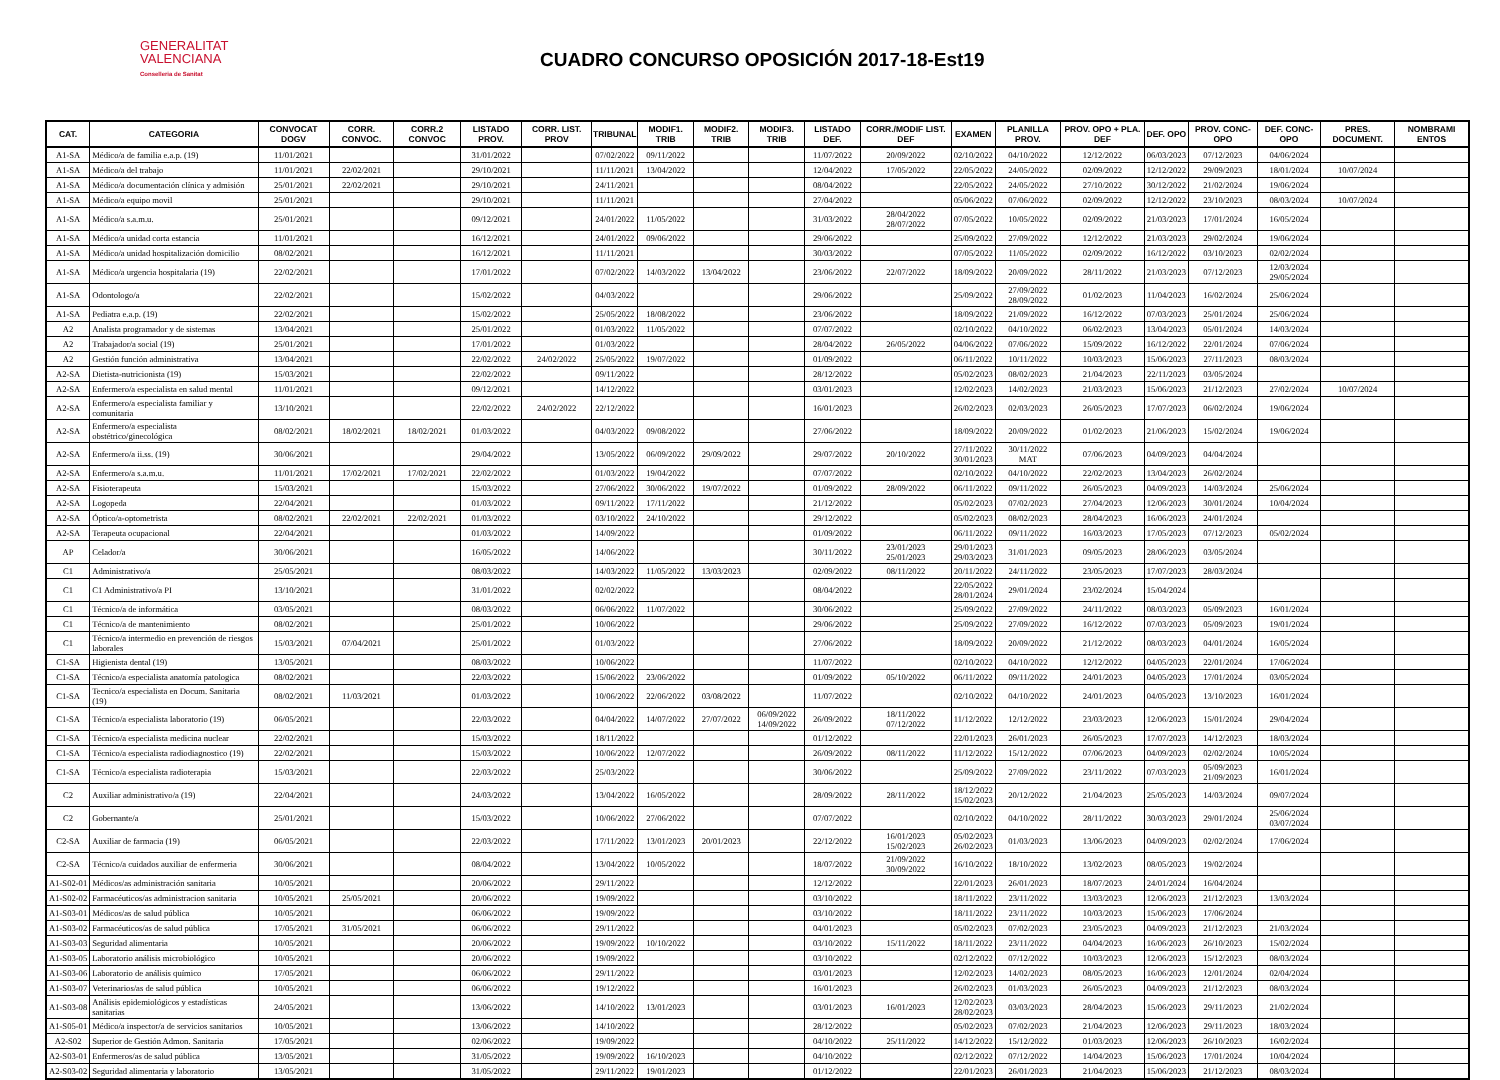GENERALITAT
VALENCIANA
Conselleria de Sanitat
CUADRO CONCURSO OPOSICIÓN 2017-18-Est19
| CAT. | CATEGORIA | CONVOCAT DOGV | CORR. CONVOC. | CORR.2 CONVOC | LISTADO PROV. | CORR. LIST. PROV | TRIBUNAL | MODIF1. TRIB | MODIF2. TRIB | MODIF3. TRIB | LISTADO DEF. | CORR./MODIF LIST. DEF | EXAMEN | PLANILLA PROV. | PROV. OPO + PLA. DEF | DEF. OPO | PROV. CONC-OPO | DEF. CONC-OPO | PRES. DOCUMENT. | NOMBRAMI ENTOS |
| --- | --- | --- | --- | --- | --- | --- | --- | --- | --- | --- | --- | --- | --- | --- | --- | --- | --- | --- | --- | --- |
| A1-SA | Médico/a de familia e.a.p. (19) | 11/01/2021 | | | 31/01/2022 | | 07/02/2022 | 09/11/2022 | | | 11/07/2022 | 20/09/2022 | 02/10/2022 | 04/10/2022 | 12/12/2022 | 06/03/2023 | 07/12/2023 | 04/06/2024 | | |
| A1-SA | Médico/a del trabajo | 11/01/2021 | 22/02/2021 | | 29/10/2021 | | 11/11/2021 | 13/04/2022 | | | 12/04/2022 | 17/05/2022 | 22/05/2022 | 24/05/2022 | 02/09/2022 | 12/12/2022 | 29/09/2023 | 18/01/2024 | 10/07/2024 | |
| A1-SA | Médico/a documentación clínica y admisión | 25/01/2021 | 22/02/2021 | | 29/10/2021 | | 24/11/2021 | | | | 08/04/2022 | | 22/05/2022 | 24/05/2022 | 27/10/2022 | 30/12/2022 | 21/02/2024 | 19/06/2024 | | |
| A1-SA | Médico/a equipo movil | 25/01/2021 | | | 29/10/2021 | | 11/11/2021 | | | | 27/04/2022 | | 05/06/2022 | 07/06/2022 | 02/09/2022 | 12/12/2022 | 23/10/2023 | 08/03/2024 | 10/07/2024 | |
| A1-SA | Médico/a s.a.m.u. | 25/01/2021 | | | 09/12/2021 | | 24/01/2022 | 11/05/2022 | | | 31/03/2022 | 28/04/2022 28/07/2022 | 07/05/2022 | 10/05/2022 | 02/09/2022 | 21/03/2023 | 17/01/2024 | 16/05/2024 | | |
| A1-SA | Médico/a unidad corta estancia | 11/01/2021 | | | 16/12/2021 | | 24/01/2022 | 09/06/2022 | | | 29/06/2022 | | 25/09/2022 | 27/09/2022 | 12/12/2022 | 21/03/2023 | 29/02/2024 | 19/06/2024 | | |
| A1-SA | Médico/a unidad hospitalización domicilio | 08/02/2021 | | | 16/12/2021 | | 11/11/2021 | | | | 30/03/2022 | | 07/05/2022 | 11/05/2022 | 02/09/2022 | 16/12/2022 | 03/10/2023 | 02/02/2024 | | |
| A1-SA | Médico/a urgencia hospitalaria (19) | 22/02/2021 | | | 17/01/2022 | | 07/02/2022 | 14/03/2022 | 13/04/2022 | | 23/06/2022 | 22/07/2022 | 18/09/2022 | 20/09/2022 | 28/11/2022 | 21/03/2023 | 07/12/2023 | 12/03/2024 29/05/2024 | | |
| A1-SA | Odontologo/a | 22/02/2021 | | | 15/02/2022 | | 04/03/2022 | | | | 29/06/2022 | | 25/09/2022 | 27/09/2022 28/09/2022 | 01/02/2023 | 11/04/2023 | 16/02/2024 | 25/06/2024 | | |
| A1-SA | Pediatra e.a.p. (19) | 22/02/2021 | | | 15/02/2022 | | 25/05/2022 | 18/08/2022 | | | 23/06/2022 | | 18/09/2022 | 21/09/2022 | 16/12/2022 | 07/03/2023 | 25/01/2024 | 25/06/2024 | | |
| A2 | Analista programador y de sistemas | 13/04/2021 | | | 25/01/2022 | | 01/03/2022 | 11/05/2022 | | | 07/07/2022 | | 02/10/2022 | 04/10/2022 | 06/02/2023 | 13/04/2023 | 05/01/2024 | 14/03/2024 | | |
| A2 | Trabajador/a social (19) | 25/01/2021 | | | 17/01/2022 | | 01/03/2022 | | | | 28/04/2022 | 26/05/2022 | 04/06/2022 | 07/06/2022 | 15/09/2022 | 16/12/2022 | 22/01/2024 | 07/06/2024 | | |
| A2 | Gestión función administrativa | 13/04/2021 | | | 22/02/2022 | 24/02/2022 | 25/05/2022 | 19/07/2022 | | | 01/09/2022 | | 06/11/2022 | 10/11/2022 | 10/03/2023 | 15/06/2023 | 27/11/2023 | 08/03/2024 | | |
| A2-SA | Dietista-nutricionista (19) | 15/03/2021 | | | 22/02/2022 | | 09/11/2022 | | | | 28/12/2022 | | 05/02/2023 | 08/02/2023 | 21/04/2023 | 22/11/2023 | 03/05/2024 | | | |
| A2-SA | Enfermero/a especialista en salud mental | 11/01/2021 | | | 09/12/2021 | | 14/12/2022 | | | | 03/01/2023 | | 12/02/2023 | 14/02/2023 | 21/03/2023 | 15/06/2023 | 21/12/2023 | 27/02/2024 | 10/07/2024 | |
| A2-SA | Enfermero/a especialista familiar y comunitaria | 13/10/2021 | | | 22/02/2022 | 24/02/2022 | 22/12/2022 | | | | 16/01/2023 | | 26/02/2023 | 02/03/2023 | 26/05/2023 | 17/07/2023 | 06/02/2024 | 19/06/2024 | | |
| A2-SA | Enfermero/a especialista obstétrico/ginecológica | 08/02/2021 | 18/02/2021 | 18/02/2021 | 01/03/2022 | | 04/03/2022 | 09/08/2022 | | | 27/06/2022 | | 18/09/2022 | 20/09/2022 | 01/02/2023 | 21/06/2023 | 15/02/2024 | 19/06/2024 | | |
| A2-SA | Enfermero/a ii.ss. (19) | 30/06/2021 | | | 29/04/2022 | | 13/05/2022 | 06/09/2022 | 29/09/2022 | | 29/07/2022 | 20/10/2022 | 27/11/2022 30/01/2023 | 30/11/2022 MAT | 07/06/2023 | 04/09/2023 | 04/04/2024 | | | |
| A2-SA | Enfermero/a s.a.m.u. | 11/01/2021 | 17/02/2021 | 17/02/2021 | 22/02/2022 | | 01/03/2022 | 19/04/2022 | | | 07/07/2022 | | 02/10/2022 | 04/10/2022 | 22/02/2023 | 13/04/2023 | 26/02/2024 | | | |
| A2-SA | Fisioterapeuta | 15/03/2021 | | | 15/03/2022 | | 27/06/2022 | 30/06/2022 | 19/07/2022 | | 01/09/2022 | 28/09/2022 | 06/11/2022 | 09/11/2022 | 26/05/2023 | 04/09/2023 | 14/03/2024 | 25/06/2024 | | |
| A2-SA | Logopeda | 22/04/2021 | | | 01/03/2022 | | 09/11/2022 | 17/11/2022 | | | 21/12/2022 | | 05/02/2023 | 07/02/2023 | 27/04/2023 | 12/06/2023 | 30/01/2024 | 10/04/2024 | | |
| A2-SA | Óptico/a-optometrista | 08/02/2021 | 22/02/2021 | 22/02/2021 | 01/03/2022 | | 03/10/2022 | 24/10/2022 | | | 29/12/2022 | | 05/02/2023 | 08/02/2023 | 28/04/2023 | 16/06/2023 | 24/01/2024 | | | |
| A2-SA | Terapeuta ocupacional | 22/04/2021 | | | 01/03/2022 | | 14/09/2022 | | | | 01/09/2022 | | 06/11/2022 | 09/11/2022 | 16/03/2023 | 17/05/2023 | 07/12/2023 | 05/02/2024 | | |
| AP | Celador/a | 30/06/2021 | | | 16/05/2022 | | 14/06/2022 | | | | 30/11/2022 | 23/01/2023 25/01/2023 | 29/01/2023 29/03/2023 | 31/01/2023 | 09/05/2023 | 28/06/2023 | 03/05/2024 | | | |
| C1 | Administrativo/a | 25/05/2021 | | | 08/03/2022 | | 14/03/2022 | 11/05/2022 | 13/03/2023 | | 02/09/2022 | 08/11/2022 | 20/11/2022 | 24/11/2022 | 23/05/2023 | 17/07/2023 | 28/03/2024 | | | |
| C1 | C1 Administrativo/a PI | 13/10/2021 | | | 31/01/2022 | | 02/02/2022 | | | | 08/04/2022 | | 22/05/2022 28/01/2024 | 29/01/2024 | 23/02/2024 | 15/04/2024 | | | | |
| C1 | Técnico/a de informática | 03/05/2021 | | | 08/03/2022 | | 06/06/2022 | 11/07/2022 | | | 30/06/2022 | | 25/09/2022 | 27/09/2022 | 24/11/2022 | 08/03/2023 | 05/09/2023 | 16/01/2024 | | |
| C1 | Técnico/a de mantenimiento | 08/02/2021 | | | 25/01/2022 | | 10/06/2022 | | | | 29/06/2022 | | 25/09/2022 | 27/09/2022 | 16/12/2022 | 07/03/2023 | 05/09/2023 | 19/01/2024 | | |
| C1 | Técnico/a intermedio en prevención de riesgos laborales | 15/03/2021 | 07/04/2021 | | 25/01/2022 | | 01/03/2022 | | | | 27/06/2022 | | 18/09/2022 | 20/09/2022 | 21/12/2022 | 08/03/2023 | 04/01/2024 | 16/05/2024 | | |
| C1-SA | Higienista dental (19) | 13/05/2021 | | | 08/03/2022 | | 10/06/2022 | | | | 11/07/2022 | | 02/10/2022 | 04/10/2022 | 12/12/2022 | 04/05/2023 | 22/01/2024 | 17/06/2024 | | |
| C1-SA | Técnico/a especialista anatomía patologica | 08/02/2021 | | | 22/03/2022 | | 15/06/2022 | 23/06/2022 | | | 01/09/2022 | 05/10/2022 | 06/11/2022 | 09/11/2022 | 24/01/2023 | 04/05/2023 | 17/01/2024 | 03/05/2024 | | |
| C1-SA | Tecnico/a especialista en Docum. Sanitaria (19) | 08/02/2021 | 11/03/2021 | | 01/03/2022 | | 10/06/2022 | 22/06/2022 | 03/08/2022 | | 11/07/2022 | | 02/10/2022 | 04/10/2022 | 24/01/2023 | 04/05/2023 | 13/10/2023 | 16/01/2024 | | |
| C1-SA | Técnico/a especialista laboratorio (19) | 06/05/2021 | | | 22/03/2022 | | 04/04/2022 | 14/07/2022 | 27/07/2022 | 06/09/2022 14/09/2022 | 26/09/2022 | 18/11/2022 07/12/2022 | 11/12/2022 | 12/12/2022 | 23/03/2023 | 12/06/2023 | 15/01/2024 | 29/04/2024 | | |
| C1-SA | Técnico/a especialista medicina nuclear | 22/02/2021 | | | 15/03/2022 | | 18/11/2022 | | | | 01/12/2022 | | 22/01/2023 | 26/01/2023 | 26/05/2023 | 17/07/2023 | 14/12/2023 | 18/03/2024 | | |
| C1-SA | Técnico/a especialista radiodiagnostico (19) | 22/02/2021 | | | 15/03/2022 | | 10/06/2022 | 12/07/2022 | | | 26/09/2022 | 08/11/2022 | 11/12/2022 | 15/12/2022 | 07/06/2023 | 04/09/2023 | 02/02/2024 | 10/05/2024 | | |
| C1-SA | Técnico/a especialista radioterapia | 15/03/2021 | | | 22/03/2022 | | 25/03/2022 | | | | 30/06/2022 | | 25/09/2022 | 27/09/2022 | 23/11/2022 | 07/03/2023 | 05/09/2023 21/09/2023 | 16/01/2024 | | |
| C2 | Auxiliar administrativo/a (19) | 22/04/2021 | | | 24/03/2022 | | 13/04/2022 | 16/05/2022 | | | 28/09/2022 | 28/11/2022 | 18/12/2022 15/02/2023 | 20/12/2022 | 21/04/2023 | 25/05/2023 | 14/03/2024 | 09/07/2024 | | |
| C2 | Gobernante/a | 25/01/2021 | | | 15/03/2022 | | 10/06/2022 | 27/06/2022 | | | 07/07/2022 | | 02/10/2022 | 04/10/2022 | 28/11/2022 | 30/03/2023 | 29/01/2024 | 25/06/2024 03/07/2024 | | |
| C2-SA | Auxiliar de farmacia (19) | 06/05/2021 | | | 22/03/2022 | | 17/11/2022 | 13/01/2023 | 20/01/2023 | | 22/12/2022 | 16/01/2023 15/02/2023 | 05/02/2023 26/02/2023 | 01/03/2023 | 13/06/2023 | 04/09/2023 | 02/02/2024 | 17/06/2024 | | |
| C2-SA | Técnico/a cuidados auxiliar de enfermeria | 30/06/2021 | | | 08/04/2022 | | 13/04/2022 | 10/05/2022 | | | 18/07/2022 | 21/09/2022 30/09/2022 | 16/10/2022 | 18/10/2022 | 13/02/2023 | 08/05/2023 | 19/02/2024 | | | |
| A1-S02-01 | Médicos/as administración sanitaria | 10/05/2021 | | | 20/06/2022 | | 29/11/2022 | | | | 12/12/2022 | | 22/01/2023 | 26/01/2023 | 18/07/2023 | 24/01/2024 | 16/04/2024 | | | |
| A1-S02-02 | Farmacéuticos/as administracion sanitaria | 10/05/2021 | 25/05/2021 | | 20/06/2022 | | 19/09/2022 | | | | 03/10/2022 | | 18/11/2022 | 23/11/2022 | 13/03/2023 | 12/06/2023 | 21/12/2023 | 13/03/2024 | | |
| A1-S03-01 | Médicos/as de salud pública | 10/05/2021 | | | 06/06/2022 | | 19/09/2022 | | | | 03/10/2022 | | 18/11/2022 | 23/11/2022 | 10/03/2023 | 15/06/2023 | 17/06/2024 | | | |
| A1-S03-02 | Farmacéuticos/as de salud pública | 17/05/2021 | 31/05/2021 | | 06/06/2022 | | 29/11/2022 | | | | 04/01/2023 | | 05/02/2023 | 07/02/2023 | 23/05/2023 | 04/09/2023 | 21/12/2023 | 21/03/2024 | | |
| A1-S03-03 | Seguridad alimentaria | 10/05/2021 | | | 20/06/2022 | | 19/09/2022 | 10/10/2022 | | | 03/10/2022 | 15/11/2022 | 18/11/2022 | 23/11/2022 | 04/04/2023 | 16/06/2023 | 26/10/2023 | 15/02/2024 | | |
| A1-S03-05 | Laboratorio análisis microbiológico | 10/05/2021 | | | 20/06/2022 | | 19/09/2022 | | | | 03/10/2022 | | 02/12/2022 | 07/12/2022 | 10/03/2023 | 12/06/2023 | 15/12/2023 | 08/03/2024 | | |
| A1-S03-06 | Laboratorio de análisis químico | 17/05/2021 | | | 06/06/2022 | | 29/11/2022 | | | | 03/01/2023 | | 12/02/2023 | 14/02/2023 | 08/05/2023 | 16/06/2023 | 12/01/2024 | 02/04/2024 | | |
| A1-S03-07 | Veterinarios/as de salud pública | 10/05/2021 | | | 06/06/2022 | | 19/12/2022 | | | | 16/01/2023 | | 26/02/2023 | 01/03/2023 | 26/05/2023 | 04/09/2023 | 21/12/2023 | 08/03/2024 | | |
| A1-S03-08 | Análisis epidemiológicos y estadísticas sanitarias | 24/05/2021 | | | 13/06/2022 | | 14/10/2022 | 13/01/2023 | | | 03/01/2023 | 16/01/2023 | 12/02/2023 28/02/2023 | 03/03/2023 | 28/04/2023 | 15/06/2023 | 29/11/2023 | 21/02/2024 | | |
| A1-S05-01 | Médico/a inspector/a de servicios sanitarios | 10/05/2021 | | | 13/06/2022 | | 14/10/2022 | | | | 28/12/2022 | | 05/02/2023 | 07/02/2023 | 21/04/2023 | 12/06/2023 | 29/11/2023 | 18/03/2024 | | |
| A2-S02 | Superior de Gestión Admon. Sanitaria | 17/05/2021 | | | 02/06/2022 | | 19/09/2022 | | | | 04/10/2022 | 25/11/2022 | 14/12/2022 | 15/12/2022 | 01/03/2023 | 12/06/2023 | 26/10/2023 | 16/02/2024 | | |
| A2-S03-01 | Enfermeros/as de salud pública | 13/05/2021 | | | 31/05/2022 | | 19/09/2022 | 16/10/2023 | | | 04/10/2022 | | 02/12/2022 | 07/12/2022 | 14/04/2023 | 15/06/2023 | 17/01/2024 | 10/04/2024 | | |
| A2-S03-02 | Seguridad alimentaria y laboratorio | 13/05/2021 | | | 31/05/2022 | | 29/11/2022 | 19/01/2023 | | | 01/12/2022 | | 22/01/2023 | 26/01/2023 | 21/04/2023 | 15/06/2023 | 21/12/2023 | 08/03/2024 | | |